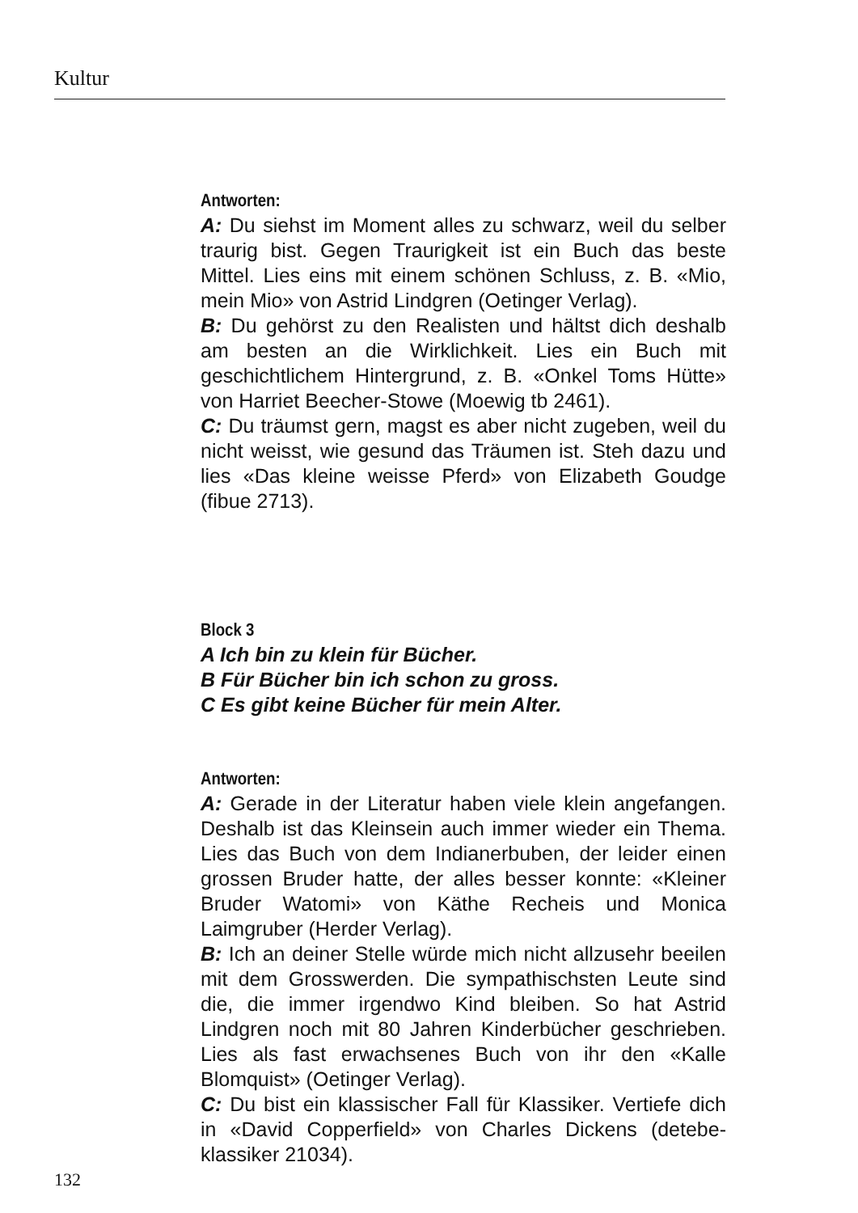Kultur
Antworten:
A: Du siehst im Moment alles zu schwarz, weil du selber traurig bist. Gegen Traurigkeit ist ein Buch das beste Mittel. Lies eins mit einem schönen Schluss, z. B. «Mio, mein Mio» von Astrid Lindgren (Oetinger Verlag).
B: Du gehörst zu den Realisten und hältst dich deshalb am besten an die Wirklichkeit. Lies ein Buch mit geschichtlichem Hintergrund, z. B. «Onkel Toms Hütte» von Harriet Beecher-Stowe (Moewig tb 2461).
C: Du träumst gern, magst es aber nicht zugeben, weil du nicht weisst, wie gesund das Träumen ist. Steh dazu und lies «Das kleine weisse Pferd» von Elizabeth Goudge (fibue 2713).
Block 3
A Ich bin zu klein für Bücher.
B Für Bücher bin ich schon zu gross.
C Es gibt keine Bücher für mein Alter.
Antworten:
A: Gerade in der Literatur haben viele klein angefangen. Deshalb ist das Kleinsein auch immer wieder ein Thema. Lies das Buch von dem Indianerbuben, der leider einen grossen Bruder hatte, der alles besser konnte: «Kleiner Bruder Watomi» von Käthe Recheis und Monica Laimgruber (Herder Verlag).
B: Ich an deiner Stelle würde mich nicht allzusehr beeilen mit dem Grosswerden. Die sympathischsten Leute sind die, die immer irgendwo Kind bleiben. So hat Astrid Lindgren noch mit 80 Jahren Kinderbücher geschrieben. Lies als fast erwachsenes Buch von ihr den «Kalle Blomquist» (Oetinger Verlag).
C: Du bist ein klassischer Fall für Klassiker. Vertiefe dich in «David Copperfield» von Charles Dickens (detebe-klassiker 21034).
132